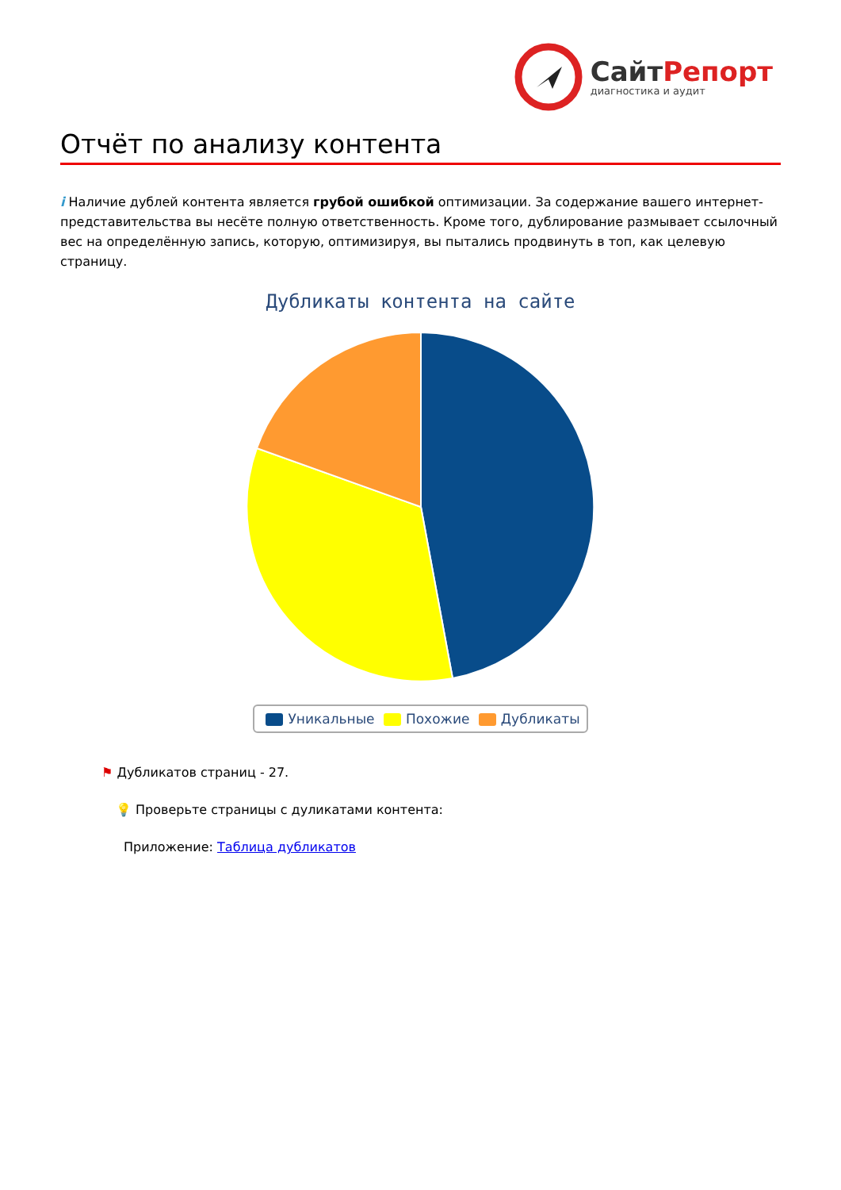СайтРепорт
диагностика и аудит
Отчёт по анализу контента
i Наличие дублей контента является грубой ошибкой оптимизации. За содержание вашего интернет-представительства вы несёте полную ответственность. Кроме того, дублирование размывает ссылочный вес на определённую запись, которую, оптимизируя, вы пытались продвинуть в топ, как целевую страницу.
Дубликаты контента на сайте
Уникальные Похожие Дубликаты
⚑ Дубликатов страниц - 27.
💡 Проверьте страницы с дуликатами контента:
Приложение: Таблица дубликатов